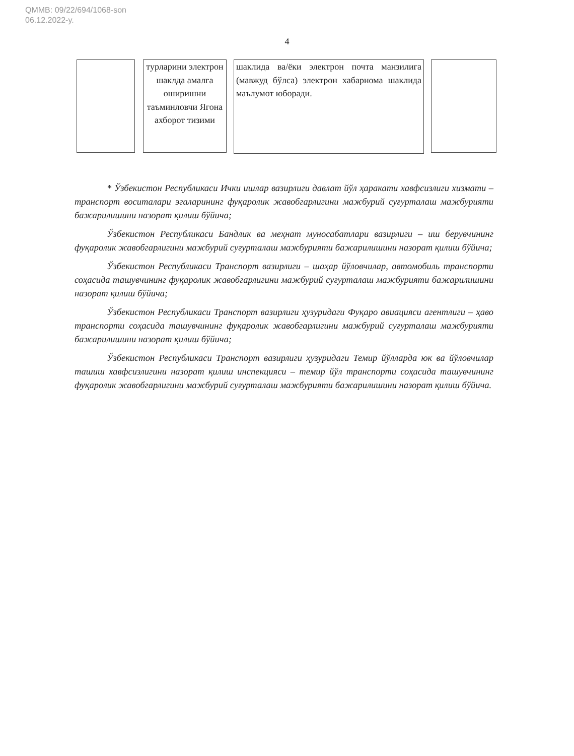QMMB: 09/22/694/1068-son
06.12.2022-y.
4
турларини электрон шаклда амалга оширишни таъминловчи Ягона ахборот тизими
шаклида ва/ёки электрон почта манзилига (мавжуд бўлса) электрон хабарнома шаклида маълумот юборади.
* Ўзбекистон Республикаси Ички ишлар вазирлиги давлат йўл ҳаракати хавфсизлиги хизмати – транспорт воситалари эгаларининг фуқаролик жавобгарлигини мажбурий суғурталаш мажбурияти бажарилишини назорат қилиш бўйича;
Ўзбекистон Республикаси Бандлик ва меҳнат муносабатлари вазирлиги – иш берувчининг фуқаролик жавобгарлигини мажбурий суғурталаш мажбурияти бажарилишини назорат қилиш бўйича;
Ўзбекистон Республикаси Транспорт вазирлиги – шаҳар йўловчилар, автомобиль транспорти соҳасида ташувчининг фуқаролик жавобгарлигини мажбурий суғурталаш мажбурияти бажарилишини назорат қилиш бўйича;
Ўзбекистон Республикаси Транспорт вазирлиги ҳузуридаги Фуқаро авиацияси агентлиги – ҳаво транспорти соҳасида ташувчининг фуқаролик жавобгарлигини мажбурий суғурталаш мажбурияти бажарилишини назорат қилиш бўйича;
Ўзбекистон Республикаси Транспорт вазирлиги ҳузуридаги Темир йўлларда юк ва йўловчилар ташиш хавфсизлигини назорат қилиш инспекцияси – темир йўл транспорти соҳасида ташувчининг фуқаролик жавобгарлигини мажбурий суғурталаш мажбурияти бажарилишини назорат қилиш бўйича.